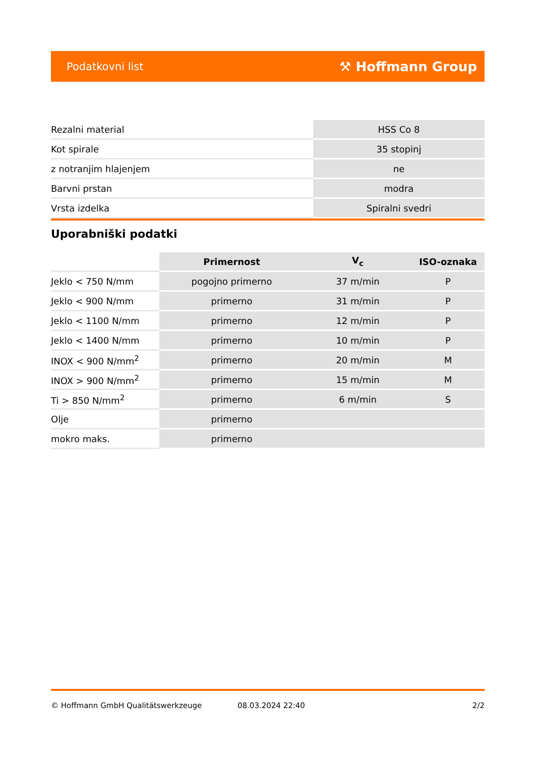Podatkovni list ⚒ Hoffmann Group
| Rezalni material | HSS Co 8 |
| Kot spirale | 35 stopinj |
| z notranjim hlajenjem | ne |
| Barvni prstan | modra |
| Vrsta izdelka | Spiralni svedri |
Uporabniški podatki
| | Primernost | V<sub>c</sub> | ISO-oznaka |
| --- | --- | --- | --- |
| Jeklo < 750 N/mm | pogojno primerno | 37 m/min | P |
| Jeklo < 900 N/mm | primerno | 31 m/min | P |
| Jeklo < 1100 N/mm | primerno | 12 m/min | P |
| Jeklo < 1400 N/mm | primerno | 10 m/min | P |
| INOX < 900 N/mm<sup>2</sup> | primerno | 20 m/min | M |
| INOX > 900 N/mm<sup>2</sup> | primerno | 15 m/min | M |
| Ti > 850 N/mm<sup>2</sup> | primerno | 6 m/min | S |
| Olje | primerno | | |
| mokro maks. | primerno | | |
© Hoffmann GmbH Qualitätswerkzeuge 08.03.2024 22:40 2/2